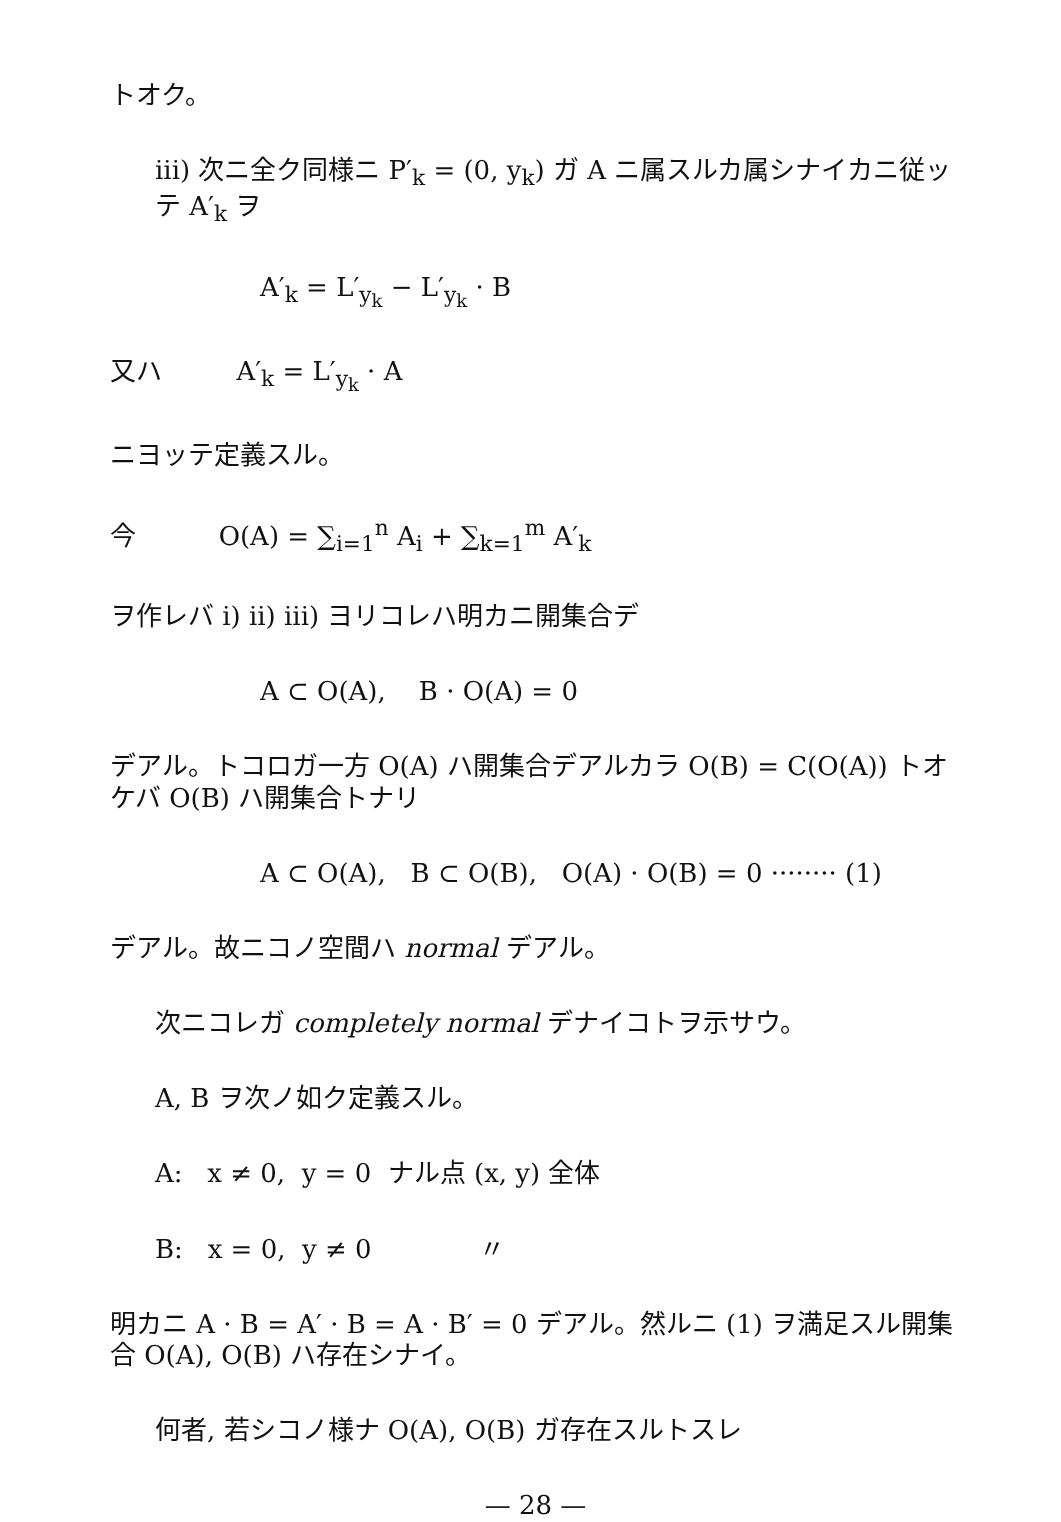トオク。
iii) 次ニ全ク同様ニ P′<sub>k</sub> = (0, y<sub>k</sub>) ガ A ニ属スルカ属シナイカニ従ッテ A′<sub>k</sub> ヲ
A′<sub>k</sub> = L′<sub>y<sub>k</sub></sub> − L′<sub>y<sub>k</sub></sub> · B
又ハ A′<sub>k</sub> = L′<sub>y<sub>k</sub></sub> · A
ニヨッテ定義スル。
今 O(A) = ∑<sub>i=1</sub><sup>n</sup> A<sub>i</sub> + ∑<sub>k=1</sub><sup>m</sup> A′<sub>k</sub>
ヲ作レバ i) ii) iii) ヨリコレハ明カニ開集合デ
A ⊂ O(A), B · O(A) = 0
デアル。トコロガ一方 O(A) ハ開集合デアルカラ O(B) = C(O(A)) トオケバ O(B) ハ開集合トナリ
A ⊂ O(A), B ⊂ O(B), O(A) · O(B) = 0 ········ (1)
デアル。故ニコノ空間ハ normal デアル。
次ニコレガ completely normal デナイコトヲ示サウ。
A, B ヲ次ノ如ク定義スル。
A: x ≠ 0, y = 0 ナル点 (x, y) 全体
B: x = 0, y ≠ 0 〃
明カニ A · B = A′ · B = A · B′ = 0 デアル。然ルニ (1) ヲ満足スル開集合 O(A), O(B) ハ存在シナイ。
何者, 若シコノ様ナ O(A), O(B) ガ存在スルトスレ
— 28 —